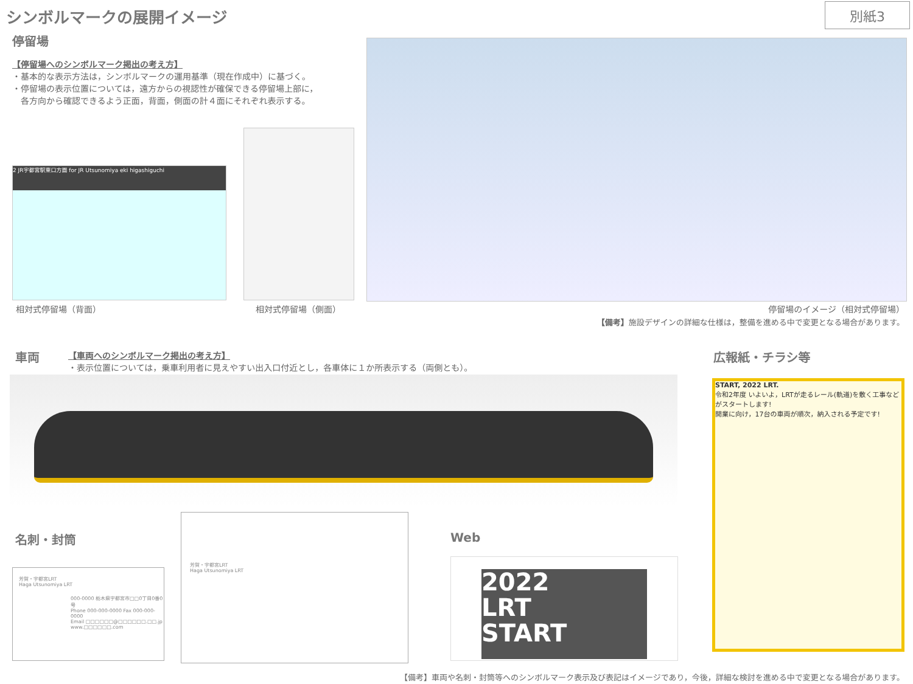シンボルマークの展開イメージ 別紙3
停留場
【停留場へのシンボルマーク掲出の考え方】
・基本的な表示方法は，シンボルマークの運用基準（現在作成中）に基づく。
・停留場の表示位置については，遠方からの視認性が確保できる停留場上部に，
　各方向から確認できるよう正面，背面，側面の計４面にそれぞれ表示する。
2 JR宇都宮駅東口方面 for JR Utsunomiya eki higashiguchi
相対式停留場（背面） 相対式停留場（側面） 停留場のイメージ（相対式停留場）
【備考】施設デザインの詳細な仕様は，整備を進める中で変更となる場合があります。
車両
【車両へのシンボルマーク掲出の考え方】
・表示位置については，乗車利用者に見えやすい出入口付近とし，各車体に１か所表示する（両側とも）。
広報紙・チラシ等
START, 2022 LRT.
令和2年度 いよいよ，LRTが走るレール(軌道)を敷く工事などがスタートします!
開業に向け，17台の車両が順次，納入される予定です!
名刺・封筒
芳賀・宇都宮LRT
Haga Utsunomiya LRT
000-0000 栃木県宇都宮市□□0丁目0番0号
Phone 000-000-0000 Fax 000-000-0000
Email □□□□□□@□□□□□□.□□.jp
www.□□□□□□.com
芳賀・宇都宮LRT
Haga Utsunomiya LRT
Web
2022
LRT
START
【備考】車両や名刺・封筒等へのシンボルマーク表示及び表記はイメージであり，今後，詳細な検討を進める中で変更となる場合があります。